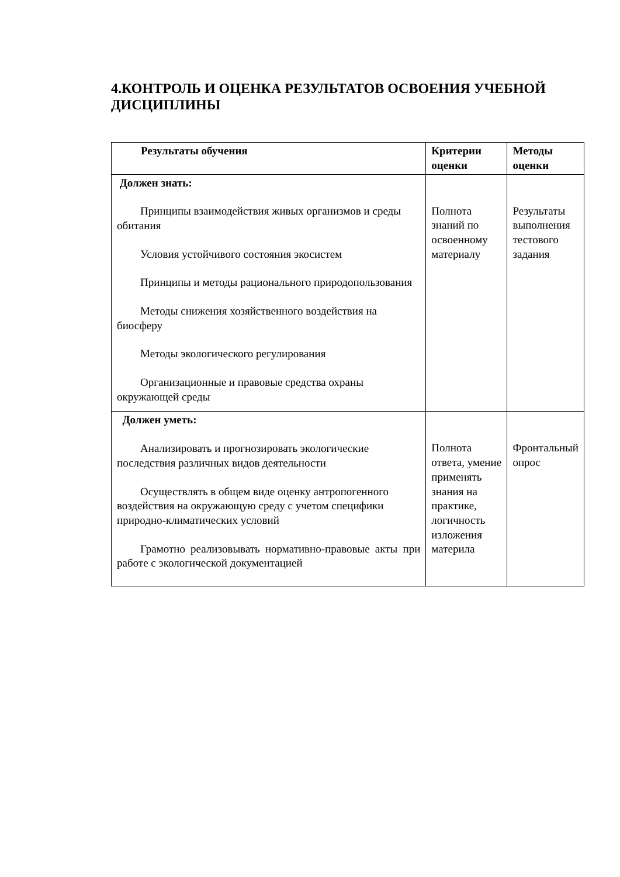4.КОНТРОЛЬ И ОЦЕНКА РЕЗУЛЬТАТОВ ОСВОЕНИЯ УЧЕБНОЙ ДИСЦИПЛИНЫ
| Результаты обучения | Критерии оценки | Методы оценки |
| --- | --- | --- |
| Должен знать: Принципы взаимодействия живых организмов и среды обитания Условия устойчивого состояния экосистем Принципы и методы рационального природопользования Методы снижения хозяйственного воздействия на биосферу Методы экологического регулирования Организационные и правовые средства охраны окружающей среды | Полнота знаний по освоенному материалу | Результаты выполнения тестового задания |
| Должен уметь: Анализировать и прогнозировать экологические последствия различных видов деятельности Осуществлять в общем виде оценку антропогенного воздействия на окружающую среду с учетом специфики природно-климатических условий Грамотно реализовывать нормативно-правовые акты при работе с экологической документацией | Полнота ответа, умение применять знания на практике, логичность изложения материла | Фронтальный опрос |